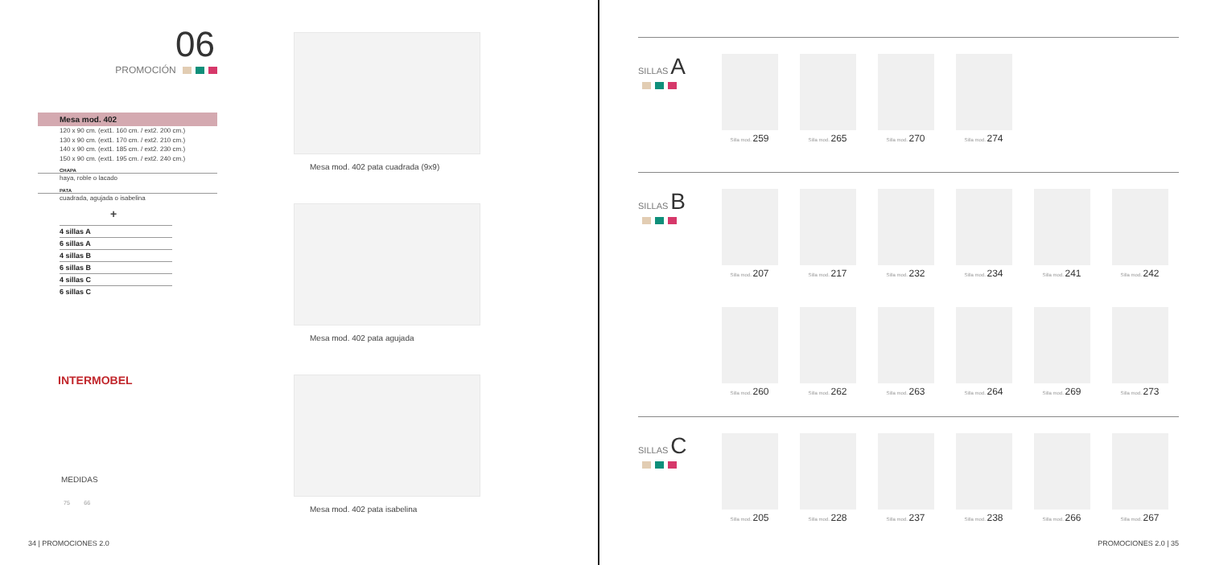06
PROMOCIÓN
Mesa mod. 402
120 x 90 cm. (ext1. 160 cm. / ext2. 200 cm.)
130 x 90 cm. (ext1. 170 cm. / ext2. 210 cm.)
140 x 90 cm. (ext1. 185 cm. / ext2. 230 cm.)
150 x 90 cm. (ext1. 195 cm. / ext2. 240 cm.)
CHAPA
haya, roble o lacado
PATA
cuadrada, agujada o isabelina
+
4 sillas A
6 sillas A
4 sillas B
6 sillas B
4 sillas C
6 sillas C
INTERMOBEL
MEDIDAS
75 66
Mesa mod. 402 pata cuadrada (9x9)
Mesa mod. 402 pata agujada
Mesa mod. 402 pata isabelina
34 | PROMOCIONES 2.0
SILLAS A
Silla mod. 259
Silla mod. 265
Silla mod. 270
Silla mod. 274
SILLAS B
Silla mod. 207
Silla mod. 217
Silla mod. 232
Silla mod. 234
Silla mod. 241
Silla mod. 242
Silla mod. 260
Silla mod. 262
Silla mod. 263
Silla mod. 264
Silla mod. 269
Silla mod. 273
SILLAS C
Silla mod. 205
Silla mod. 228
Silla mod. 237
Silla mod. 238
Silla mod. 266
Silla mod. 267
PROMOCIONES 2.0 | 35